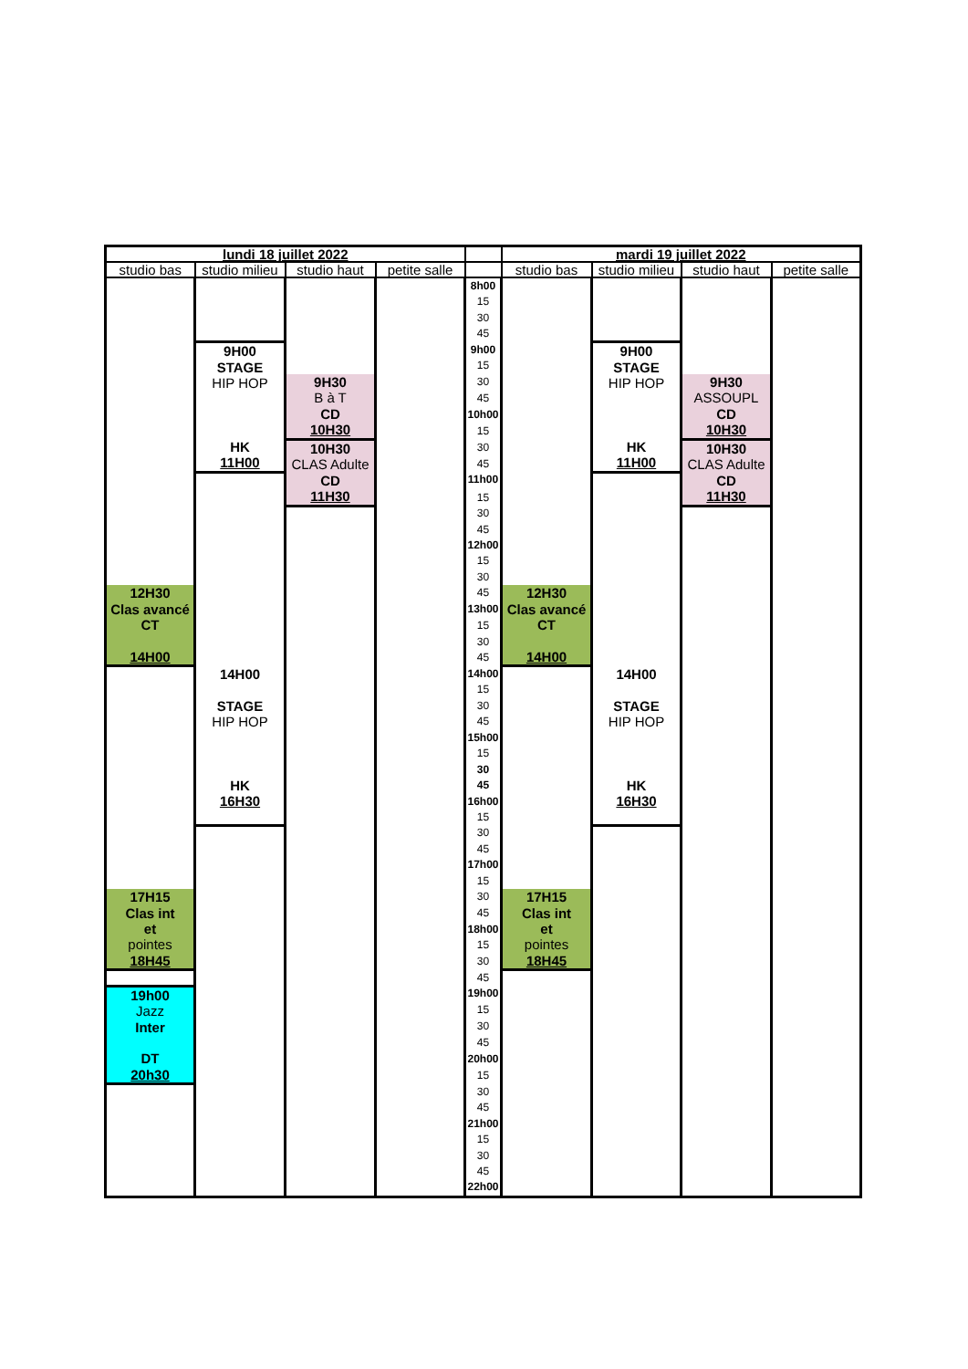| lundi 18 juillet 2022 | | | | | mardi 19 juillet 2022 | | | |
| --- | --- | --- | --- | --- | --- | --- | --- | --- |
| studio bas | studio milieu | studio haut | petite salle | | studio bas | studio milieu | studio haut | petite salle |
| | | | | 8h00 | | | | |
| | | | | 15 | | | | |
| | | | | 30 | | | | |
| | | | | 45 | | | | |
| | 9H00 STAGE HIP HOP HK 11H00 | | | 9h00 | | 9H00 STAGE HIP HOP HK 11H00 | | |
| | | | | 15 | | | | |
| | | 9H30 B à T CD 10H30 | | 30 | | | 9H30 ASSOUPL CD 10H30 | |
| | | | | 45 | | | | |
| | | | | 10h00 | | | | |
| | | | | 15 | | | | |
| | | 10H30 CLAS Adulte CD 11H30 | | 30 | | | 10H30 CLAS Adulte CD 11H30 | |
| | | | | 45 | | | | |
| | | | | 11h00 | | | | |
| | | | | 15 | | | | |
| | | | | 30 | | | | |
| | | | | 45 | | | | |
| | | | | 12h00 | | | | |
| | | | | 15 | | | | |
| | | | | 30 | | | | |
| 12H30 Clas avancé CT 14H00 | | | | 45 | 12H30 Clas avancé CT 14H00 | | | |
| | | | | 13h00 | | | | |
| | | | | 15 | | | | |
| | | | | 30 | | | | |
| | | | | 45 | | | | |
| | 14H00 STAGE HIP HOP HK 16H30 | | | 14h00 | | 14H00 STAGE HIP HOP HK 16H30 | | |
| | | | | 15 | | | | |
| | | | | 30 | | | | |
| | | | | 45 | | | | |
| | | | | 15h00 | | | | |
| | | | | 15 | | | | |
| | | | | 30 | | | | |
| | | | | 45 | | | | |
| | | | | 16h00 | | | | |
| | | | | 15 | | | | |
| | | | | 30 | | | | |
| | | | | 45 | | | | |
| | | | | 17h00 | | | | |
| | | | | 15 | | | | |
| 17H15 Clas int et pointes 18H45 | | | | 30 | 17H15 Clas int et pointes 18H45 | | | |
| | | | | 45 | | | | |
| | | | | 18h00 | | | | |
| | | | | 15 | | | | |
| | | | | 30 | | | | |
| | | | | 45 | | | | |
| 19h00 Jazz Inter DT 20h30 | | | | 19h00 | | | | |
| | | | | 15 | | | | |
| | | | | 30 | | | | |
| | | | | 45 | | | | |
| | | | | 20h00 | | | | |
| | | | | 15 | | | | |
| | | | | 30 | | | | |
| | | | | 45 | | | | |
| | | | | 21h00 | | | | |
| | | | | 15 | | | | |
| | | | | 30 | | | | |
| | | | | 45 | | | | |
| | | | | 22h00 | | | | |